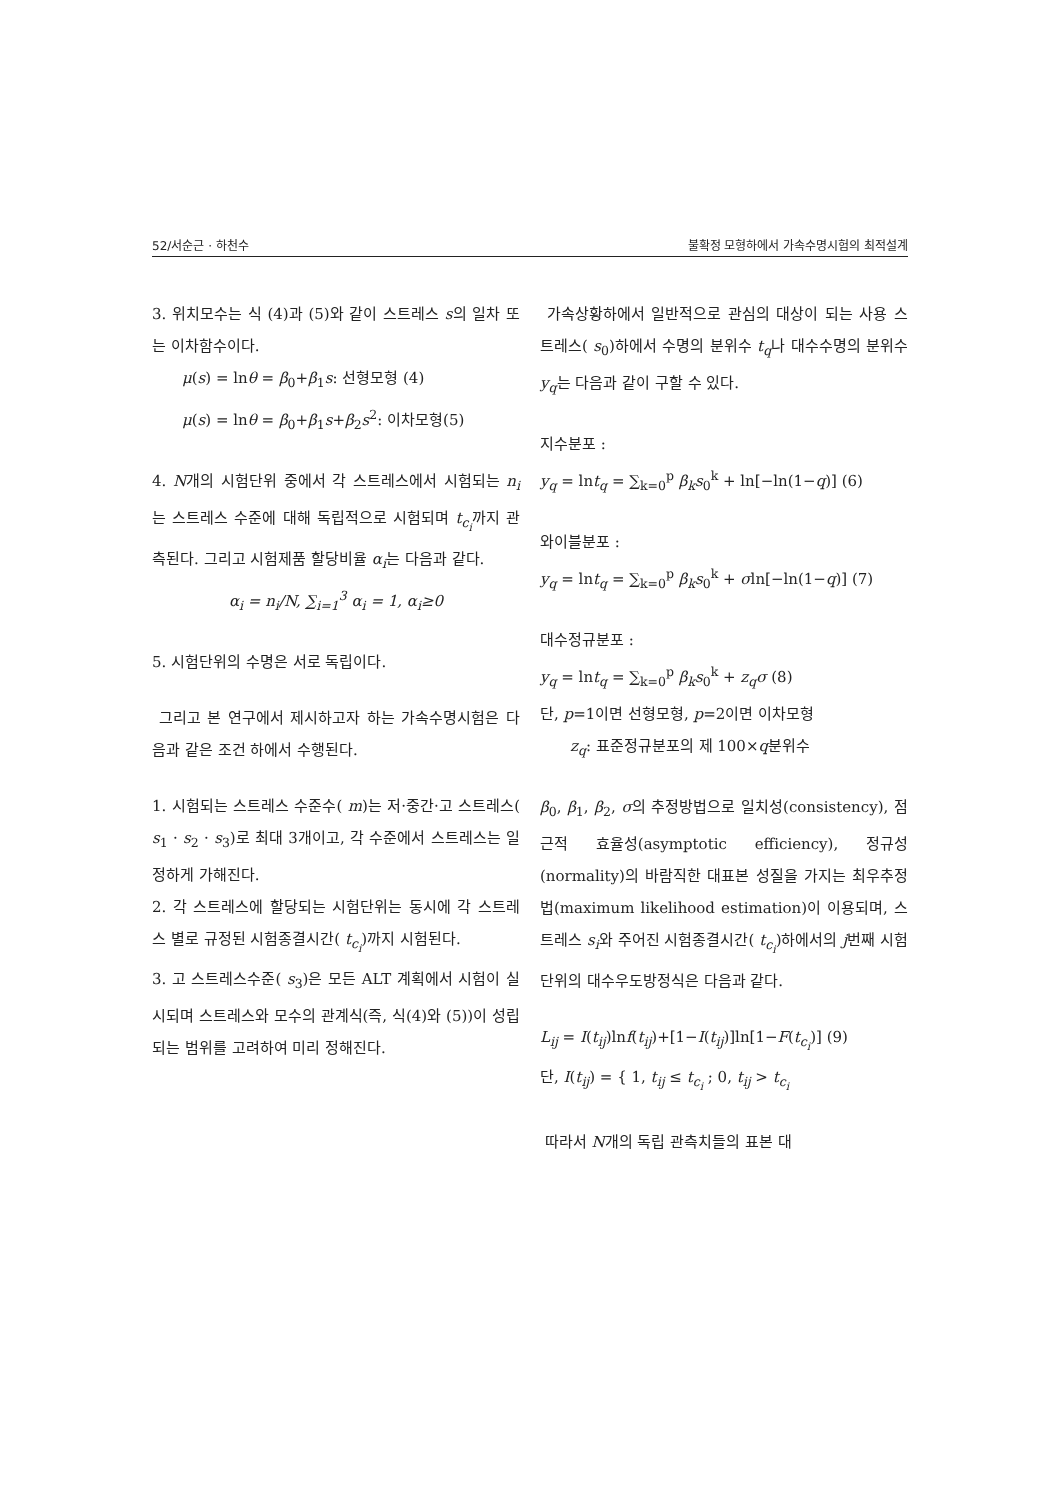52/서순근 · 하천수 불확정 모형하에서 가속수명시험의 최적설계
3. 위치모수는 식 (4)과 (5)와 같이 스트레스 s의 일차 또는 이차함수이다.
μ(s) = lnθ = β<sub>0</sub>+β<sub>1</sub>s: 선형모형 (4)
μ(s) = lnθ = β<sub>0</sub>+β<sub>1</sub>s+β<sub>2</sub>s<sup>2</sup>: 이차모형(5)
4. N개의 시험단위 중에서 각 스트레스에서 시험되는 n<sub>i</sub>는 스트레스 수준에 대해 독립적으로 시험되며 t<sub>c<sub>i</sub></sub>까지 관측된다. 그리고 시험제품 할당비율 α<sub>i</sub>는 다음과 같다.
α<sub>i</sub> = n<sub>i</sub>/N, ∑<sub>i=1</sub><sup>3</sup> α<sub>i</sub> = 1, α<sub>i</sub>≥0
5. 시험단위의 수명은 서로 독립이다.
그리고 본 연구에서 제시하고자 하는 가속수명시험은 다음과 같은 조건 하에서 수행된다.
1. 시험되는 스트레스 수준수( m)는 저·중간·고 스트레스( s<sub>1</sub> · s<sub>2</sub> · s<sub>3</sub>)로 최대 3개이고, 각 수준에서 스트레스는 일정하게 가해진다.
2. 각 스트레스에 할당되는 시험단위는 동시에 각 스트레스 별로 규정된 시험종결시간( t<sub>c<sub>i</sub></sub>)까지 시험된다.
3. 고 스트레스수준( s<sub>3</sub>)은 모든 ALT 계획에서 시험이 실시되며 스트레스와 모수의 관계식(즉, 식(4)와 (5))이 성립되는 범위를 고려하여 미리 정해진다.
가속상황하에서 일반적으로 관심의 대상이 되는 사용 스트레스( s<sub>0</sub>)하에서 수명의 분위수 t<sub>q</sub>나 대수수명의 분위수 y<sub>q</sub>는 다음과 같이 구할 수 있다.
지수분포 :
y<sub>q</sub> = lnt<sub>q</sub> = ∑<sub>k=0</sub><sup>p</sup> β<sub>k</sub>s<sub>0</sub><sup>k</sup> + ln[−ln(1−q)] (6)
와이블분포 :
y<sub>q</sub> = lnt<sub>q</sub> = ∑<sub>k=0</sub><sup>p</sup> β<sub>k</sub>s<sub>0</sub><sup>k</sup> + σln[−ln(1−q)] (7)
대수정규분포 :
y<sub>q</sub> = lnt<sub>q</sub> = ∑<sub>k=0</sub><sup>p</sup> β<sub>k</sub>s<sub>0</sub><sup>k</sup> + z<sub>q</sub>σ (8)
단, p=1이면 선형모형, p=2이면 이차모형
z<sub>q</sub>: 표준정규분포의 제 100×q분위수
β<sub>0</sub>, β<sub>1</sub>, β<sub>2</sub>, σ의 추정방법으로 일치성(consistency), 점근적 효율성(asymptotic efficiency), 정규성(normality)의 바람직한 대표본 성질을 가지는 최우추정법(maximum likelihood estimation)이 이용되며, 스트레스 s<sub>i</sub>와 주어진 시험종결시간( t<sub>c<sub>i</sub></sub>)하에서의 j번째 시험단위의 대수우도방정식은 다음과 같다.
L<sub>ij</sub> = I(t<sub>ij</sub>)lnf(t<sub>ij</sub>)+[1−I(t<sub>ij</sub>)]ln[1−F(t<sub>c<sub>i</sub></sub>)] (9)
단, I(t<sub>ij</sub>) = { 1, t<sub>ij</sub> ≤ t<sub>c<sub>i</sub></sub> ; 0, t<sub>ij</sub> > t<sub>c<sub>i</sub></sub>
따라서 N개의 독립 관측치들의 표본 대